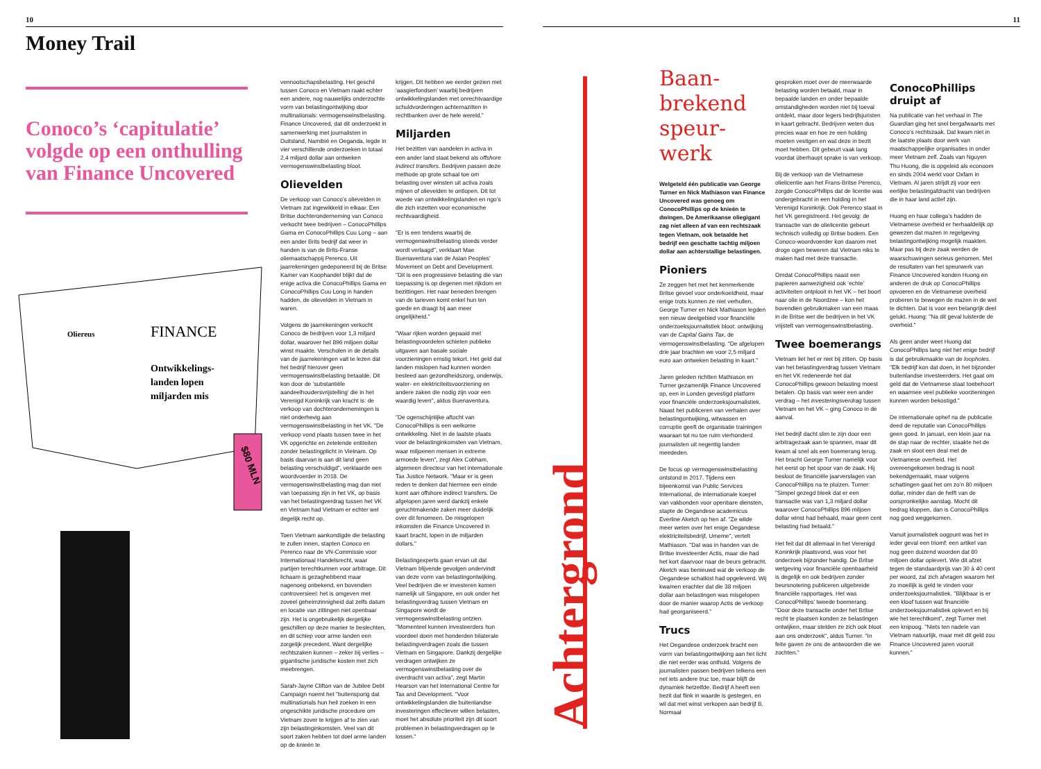10
Money Trail
Conoco’s ‘capitulatie’ volgde op een onthulling van Finance Uncovered
FINANCE
Ontwikkelings-
landen lopen
miljarden mis
Oliereus
$80 MLN
vennootschapsbelasting. Het geschil tussen Conoco en Vietnam raakt echter een andere, nog nauwelijks onderzochte vorm van belastingontwijking door multinationals: vermogenswinstbelasting. Finance Uncovered, dat dit onderzoekt in samenwerking met journalisten in Duitsland, Namibië en Oeganda, legde in vier verschillende onderzoeken in totaal 2,4 miljard dollar aan ontweken vermogenswinstbelasting bloot.
Olievelden
De verkoop van Conoco’s olievelden in Vietnam zat ingewikkeld in elkaar. Een Britse dochteronderneming van Conoco verkocht twee bedrijven – ConocoPhillips Gama en ConocoPhillips Cuu Long – aan een ander Brits bedrijf dat weer in handen is van de Brits-Franse oliemaatschappij Perenco. Uit jaarrekeningen gedeponeerd bij de Britse Kamer van Koophandel blijkt dat de enige activa die ConocoPhillips Gama en ConocoPhillips Cuu Long in handen hadden, de olievelden in Vietnam in waren.
Volgens de jaarrekeningen verkocht Conoco de bedrijven voor 1,3 miljard dollar, waarover het 896 miljoen dollar winst maakte. Verscholen in de details van de jaarrekeningen valt te lezen dat het bedrijf hierover geen vermogenswinstbelasting betaalde. Dit kon door de ‘substantiële aandeelhoudersvrijstelling’ die in het Verenigd Koninkrijk van kracht is: de verkoop van dochterondernemingen is niet onderhevig aan vermogenswinstbelasting in het VK. "De verkoop vond plaats tussen twee in het VK opgerichte en zetelende entiteiten zonder belastingplicht in Vietnam. Op basis daarvan is aan dit land geen belasting verschuldigd", verklaarde een woordvoerder in 2018. De vermogenswinstbelasting mag dan niet van toepassing zijn in het VK, op basis van het belastingverdrag tussen het VK en Vietnam had Vietnam er echter wel degelijk recht op.
Toen Vietnam aankondigde die belasting te zullen innen, stapten Conoco en Perenco naar de VN-Commissie voor Internationaal Handelsrecht, waar partijen terechtkunnen voor arbitrage. Dit lichaam is gezaghebbend maar nagenoeg onbekend, en bovendien controversieel: het is omgeven met zoveel geheimzinnigheid dat zelfs datum en locatie van zittingen niet openbaar zijn. Het is ongebruikelijk dergelijke geschillen op deze manier te beslechten, en dit schiep voor arme landen een zorgelijk precedent. Want dergelijke rechtszaken kunnen – zeker bij verlies – gigantische juridische kosten met zich meebrengen.
Sarah-Jayne Clifton van de Jubilee Debt Campaign noemt het "buitensporig dat multinationals hun heil zoeken in een ongeschikte juridische procedure om Vietnam zover te krijgen af te zien van zijn belastinginkomsten. Veel van dit soort zaken hebben tot doel arme landen op de knieën te
krijgen. Dit hebben we eerder gezien met ‘aasgierfondsen’ waarbij bedrijven ontwikkelingslanden met onrechtvaardige schuldvorderingen achternazitten in rechtbanken over de hele wereld."
Miljarden
Het bezitten van aandelen in activa in een ander land staat bekend als offshore indirect transfers. Bedrijven passen deze methode op grote schaal toe om belasting over winsten uit activa zoals mijnen of olievelden te ontlopen. Dit tot woede van ontwikkelingslanden en ngo’s die zich inzetten voor economische rechtvaardigheid.
"Er is een tendens waarbij de vermogenswinstbelasting steeds verder wordt verlaagd", verklaart Mae Buenaventura van de Asian Peoples' Movement on Debt and Development. "Dit is een progressieve belasting die van toepassing is op degenen met rijkdom en bezittingen. Het naar beneden brengen van de tarieven komt enkel hun ten goede en draagt bij aan meer ongelijkheid."
"Waar rijken worden gepaaid met belastingvoordelen schieten publieke uitgaven aan basale sociale voorzieningen ernstig tekort. Het geld dat landen mislopen had kunnen worden besteed aan gezondheidszorg, onderwijs, water- en elektriciteitsvoorziening en andere zaken die nodig zijn voor een waardig leven", aldus Buenaventura.
"De ogenschijnlijke aftocht van ConocoPhillips is een welkome ontwikkeling. Niet in de laatste plaats voor de belastinginkomsten van Vietnam, waar miljoenen mensen in extreme armoede leven", zegt Alex Cobham, algemeen directeur van het internationale Tax Justice Network. "Maar er is geen reden te denken dat hiermee een einde komt aan offshore indirect transfers. De afgelopen jaren werd dankzij enkele geruchtmakende zaken meer duidelijk over dit fenomeen. De misgelopen inkomsten die Finance Uncovered in kaart bracht, lopen in de miljarden dollars."
Belastingexperts gaan ervan uit dat Vietnam blijvende gevolgen ondervindt van deze vorm van belastingontwijking. Veel bedrijven die er investeren komen namelijk uit Singapore, en ook onder het belastingverdrag tussen Vietnam en Singapore wordt de vermogenswinstbelasting ontzien. "Momenteel kunnen investeerders hun voordeel doen met honderden bilaterale belastingverdragen zoals die tussen Vietnam en Singapore. Dankzij dergelijke verdragen ontwijken ze vermogenswinstbelasting over de overdracht van activa", zegt Martin Hearson van het International Centre for Tax and Development. "Voor ontwikkelingslanden die buitenlandse investeringen effectiever willen belasten, moet het absolute prioriteit zijn dit soort problemen in belastingverdragen op te lossen."
11
Achtergrond
Baan-
brekend
speur-
werk
Welgeteld één publicatie van George Turner en Nick Mathiason van Finance Uncovered was genoeg om ConocoPhillips op de knieën te dwingen. De Amerikaanse oliegigant zag niet alleen af van een rechtszaak tegen Vietnam, ook betaalde het bedrijf een geschatte tachtig miljoen dollar aan achterstallige belastingen.
Pioniers
Ze zeggen het met het kenmerkende Britse gevoel voor onderkoeldheid, maar enige trots kunnen ze niet verhullen. George Turner en Nick Mathiason legden een nieuw deelgebied voor financiële onderzoeksjournalistiek bloot: ontwijking van de Capital Gains Tax, de vermogenswinstbelasting. "De afgelopen drie jaar brachten we voor 2,5 miljard euro aan ontweken belasting in kaart."
Jaren geleden richtten Mathiason en Turner gezamenlijk Finance Uncovered op, een in Londen gevestigd platform voor financiële onderzoeksjournalistiek. Naast het publiceren van verhalen over belastingontwijking, witwassen en corruptie geeft de organisatie trainingen waaraan tot nu toe ruim vierhonderd journalisten uit negentig landen meededen.
De focus op vermogenswinstbelasting ontstond in 2017. Tijdens een bijeenkomst van Public Services International, de internationale koepel van vakbonden voor openbare diensten, stapte de Oegandese academicus Everline Aketch op hen af. "Ze wilde meer weten over het enige Oegandese elektriciteitsbedrijf, Umeme", vertelt Mathiason. "Dat was in handen van de Britse investeerder Actis, maar die had het kort daarvoor naar de beurs gebracht. Aketch was benieuwd wat de verkoop de Oegandese schatkist had opgeleverd. Wij kwamen erachter dat die 38 miljoen dollar aan belastingen was misgelopen door de manier waarop Actis de verkoop had georganiseerd."
Trucs
Het Oegandese onderzoek bracht een vorm van belastingontwijking aan het licht die niet eerder was onthuld. Volgens de journalisten passen bedrijven telkens een net iets andere truc toe, maar blijft de dynamiek hetzelfde. Bedrijf A heeft een bezit dat flink in waarde is gestegen, en wil dat met winst verkopen aan bedrijf B. Normaal
gesproken moet over de meerwaarde belasting worden betaald, maar in bepaalde landen en onder bepaalde omstandigheden worden niet bij toeval ontdekt, maar door legers bedrijfsjuristen in kaart gebracht. Bedrijven weten dus precies waar en hoe ze een holding moeten vestigen en wat deze in bezit moet hebben. Dit gebeurt vaak lang voordat überhaupt sprake is van verkoop.
Bij de verkoop van de Vietnamese olielicentie aan het Frans-Britse Perenco, zorgde ConocoPhillips dat de licentie was ondergebracht in een holding in het Verenigd Koninkrijk. Ook Perenco staat in het VK geregistreerd. Het gevolg: de transactie van de olielicentie gebeurt technisch volledig op Britse bodem. Een Conoco-woordvoerder kon daarom met droge ogen beweren dat Vietnam niks te maken had met deze transactie.
Omdat ConocoPhillips naast een papieren aanwezigheid ook ‘echte’ activiteiten ontplooit in het VK – het boort naar olie in de Noordzee – kon het bovendien gebruikmaken van een maas in de Britse wet die bedrijven in het VK vrijstelt van vermogenswinstbelasting.
Twee boemerangs
Vietnam liet het er niet bij zitten. Op basis van het belastingverdrag tussen Vietnam en het VK redeneerde het dat ConocoPhillips gewoon belasting moest betalen. Op basis van weer een ander verdrag – het investeringsverdrag tussen Vietnam en het VK – ging Conoco in de aanval.
Het bedrijf dacht slim te zijn door een arbitragezaak aan te spannen, maar dit kwam al snel als een boemerang terug. Het bracht George Turner namelijk voor het eerst op het spoor van de zaak. Hij besloot de financiële jaarverslagen van ConocoPhillips na te pluizen. Turner: "Simpel gezegd bleek dat er een transactie was van 1,3 miljard dollar waarover ConocoPhillips 896 miljoen dollar winst had behaald, maar geen cent belasting had betaald."
Het feit dat dit allemaal in het Verenigd Koninkrijk plaatsvond, was voor het onderzoek bijzonder handig. De Britse wetgeving voor financiële openbaarheid is degelijk en ook bedrijven zonder beursnotering publiceren uitgebreide financiële rapportages. Het was ConocoPhillips’ tweede boemerang. "Door deze transactie onder het Britse recht te plaatsen konden ze belastingen ontwijken, maar stelden ze zich ook bloot aan ons onderzoek", aldus Turner. "In feite gaven ze ons de antwoorden die we zochten."
ConocoPhillips druipt af
Na publicatie van het verhaal in The Guardian ging het snel bergafwaarts met Conoco’s rechtszaak. Dat kwam niet in de laatste plaats door werk van maatschappelijke organisaties in onder meer Vietnam zelf. Zoals van Nguyen Thu Huong, die is opgeleid als econoom en sinds 2004 werkt voor Oxfam in Vietnam. Al jaren strijdt zij voor een eerlijke belastingafdracht van bedrijven die in haar land actief zijn.
Huong en haar collega’s hadden de Vietnamese overheid er herhaaldelijk op gewezen dat mazen in regelgeving belastingontwijking mogelijk maakten. Maar pas bij deze zaak werden de waarschuwingen serieus genomen. Met de resultaten van het speurwerk van Finance Uncovered konden Huong en anderen de druk op ConocoPhillips opvoeren en de Vietnamese overheid proberen te bewegen de mazen in de wet te dichten. Dat is voor een belangrijk deel gelukt. Huong: "Na dit geval luisterde de overheid."
Als geen ander weet Huong dat ConocoPhillips lang niet het enige bedrijf is dat gebruikmaakte van de loopholes. "Elk bedrijf kon dat doen, in het bijzonder buitenlandse investeerders. Het gaat om geld dat de Vietnamese staat toebehoort en waarmee veel publieke voorzieningen kunnen worden bekostigd."
De internationale ophef na de publicatie deed de reputatie van ConocoPhillips geen goed. In januari, een klein jaar na de stap naar de rechter, staakte het de zaak en sloot een deal met de Vietnamese overheid. Het overeengekomen bedrag is nooit bekendgemaakt, maar volgens schattingen gaat het om zo’n 80 miljoen dollar, minder dan de helft van de oorspronkelijke aanslag. Mocht dit bedrag kloppen, dan is ConocoPhillips nog goed weggekomen.
Vanuit journalistiek oogpunt was het in ieder geval een triomf: een artikel van nog geen duizend woorden dat 80 miljoen dollar oplevert. Wie dit afzet tegen de standaardprijs van 30 à 40 cent per woord, zal zich afvragen waarom het zo moeilijk is geld te vinden voor onderzoeksjournalistiek. "Blijkbaar is er een kloof tussen wat financiële onderzoeksjournalistiek oplevert en bij wie het terechtkomt", zegt Turner met een knipoog. "Niets ten nadele van Vietnam natuurlijk, maar met dit geld zou Finance Uncovered jaren vooruit kunnen."